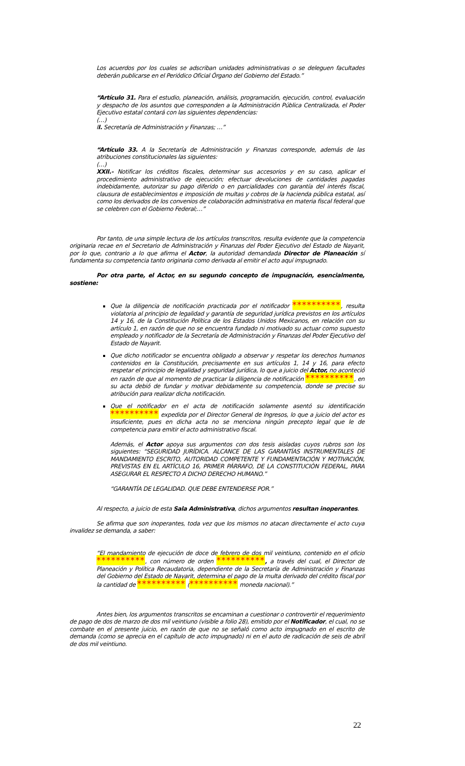Los acuerdos por los cuales se adscriban unidades administrativas o se deleguen facultades deberán publicarse en el Periódico Oficial Órgano del Gobierno del Estado.”
“Artículo 31. Para el estudio, planeación, análisis, programación, ejecución, control, evaluación y despacho de los asuntos que corresponden a la Administración Pública Centralizada, el Poder Ejecutivo estatal contará con las siguientes dependencias:
(…)
II. Secretaría de Administración y Finanzas; …”
“Artículo 33. A la Secretaría de Administración y Finanzas corresponde, además de las atribuciones constitucionales las siguientes:
(…)
XXII.- Notificar los créditos fiscales, determinar sus accesorios y en su caso, aplicar el procedimiento administrativo de ejecución; efectuar devoluciones de cantidades pagadas indebidamente, autorizar su pago diferido o en parcialidades con garantía del interés fiscal, clausura de establecimientos e imposición de multas y cobros de la hacienda pública estatal, así como los derivados de los convenios de colaboración administrativa en materia fiscal federal que se celebren con el Gobierno Federal;…”
Por tanto, de una simple lectura de los artículos transcritos, resulta evidente que la competencia originaria recae en el Secretario de Administración y Finanzas del Poder Ejecutivo del Estado de Nayarit, por lo que, contrario a lo que afirma el Actor, la autoridad demandada Director de Planeación sí fundamenta su competencia tanto originaria como derivada al emitir el acto aquí impugnado.
Por otra parte, el Actor, en su segundo concepto de impugnación, esencialmente, sostiene:
Que la diligencia de notificación practicada por el notificador **********, resulta violatoria al principio de legalidad y garantía de seguridad jurídica previstos en los artículos 14 y 16, de la Constitución Política de los Estados Unidos Mexicanos, en relación con su artículo 1, en razón de que no se encuentra fundado ni motivado su actuar como supuesto empleado y notificador de la Secretaría de Administración y Finanzas del Poder Ejecutivo del Estado de Nayarit.
Que dicho notificador se encuentra obligado a observar y respetar los derechos humanos contenidos en la Constitución, precisamente en sus artículos 1, 14 y 16, para efecto respetar el principio de legalidad y seguridad jurídica, lo que a juicio del Actor, no aconteció en razón de que al momento de practicar la diligencia de notificación **********, en su acta debió de fundar y motivar debidamente su competencia, donde se precise su atribución para realizar dicha notificación.
Que el notificador en el acta de notificación solamente asentó su identificación ********** expedida por el Director General de Ingresos, lo que a juicio del actor es insuficiente, pues en dicha acta no se menciona ningún precepto legal que le de competencia para emitir el acto administrativo fiscal.
Además, el Actor apoya sus argumentos con dos tesis aisladas cuyos rubros son los siguientes: “SEGURIDAD JURÍDICA. ALCANCE DE LAS GARANTÍAS INSTRUMENTALES DE MANDAMIENTO ESCRITO, AUTORIDAD COMPETENTE Y FUNDAMENTACIÓN Y MOTIVACIÓN, PREVISTAS EN EL ARTÍCULO 16, PRIMER PÁRRAFO, DE LA CONSTITUCIÓN FEDERAL, PARA ASEGURAR EL RESPECTO A DICHO DERECHO HUMANO.”
“GARANTÍA DE LEGALIDAD. QUE DEBE ENTENDERSE POR.”
Al respecto, a juicio de esta Sala Administrativa, dichos argumentos resultan inoperantes.
Se afirma que son inoperantes, toda vez que los mismos no atacan directamente el acto cuya invalidez se demanda, a saber:
“El mandamiento de ejecución de doce de febrero de dos mil veintiuno, contenido en el oficio **********, con número de orden **********, a través del cual, el Director de Planeación y Política Recaudatoria, dependiente de la Secretaría de Administración y Finanzas del Gobierno del Estado de Nayarit, determina el pago de la multa derivado del crédito fiscal por la cantidad de ********** (********** moneda nacional).”
Antes bien, los argumentos transcritos se encaminan a cuestionar o controvertir el requerimiento de pago de dos de marzo de dos mil veintiuno (visible a folio 28), emitido por el Notificador, el cual, no se combate en el presente juicio, en razón de que no se señaló como acto impugnado en el escrito de demanda (como se aprecia en el capítulo de acto impugnado) ni en el auto de radicación de seis de abril de dos mil veintiuno.
22